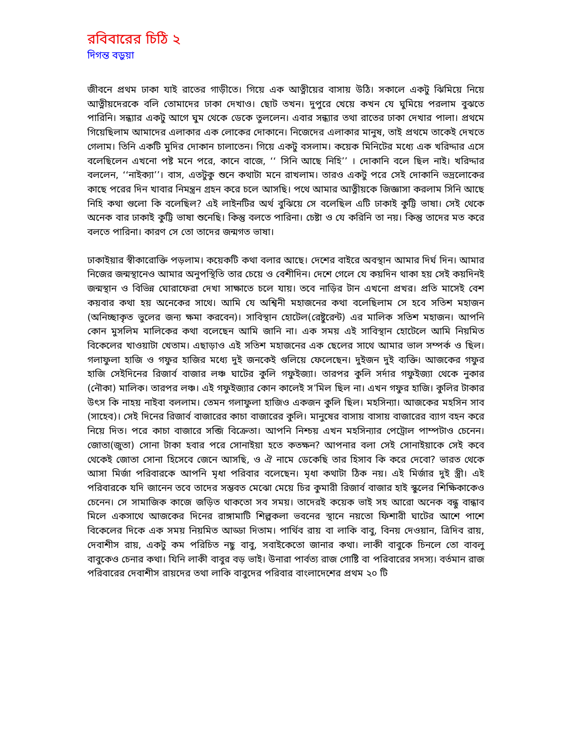রবিবারের চিঠি ২
দিগন্ত বড়ুয়া
জীবনে প্রথম ঢাকা যাই রাতের গাড়ীতে। গিয়ে এক আত্নীয়ের বাসায় উঠি। সকালে একটু ঝিমিয়ে নিয়ে আত্নীয়দেরকে বলি তোমাদের ঢাকা দেখাও। ছোট তখন। দুপুরে খেয়ে কখন যে ঘুমিয়ে পরলাম বুঝতে পারিনি। সন্ধ্যার একটু আগে ঘুম থেকে ডেকে তুললেন। এবার সন্ধ্যার তথা রাতের ঢাকা দেখার পালা। প্রথমে গিয়েছিলাম আমাদের এলাকার এক লোকের দোকানে। নিজেদের এলাকার মানুষ, তাই প্রথমে তাকেই দেখতে গেলাম। তিনি একটি মুদির দোকান চালাতেন। গিয়ে একটু বসলাম। কয়েক মিনিটের মধ্যে এক খরিদ্দার এসে বলেছিলেন এখনো পষ্ট মনে পরে, কানে বাজে, ‘‘ সিনি আছে নিহি’’ । দোকানি বলে ছিল নাই। খরিদ্দার বললেন, ‘‘নাইক্যা’’। বাস, এতটুকু শুনে কথাটা মনে রাখলাম। তারও একটু পরে সেই দোকানি ভদ্রলোকের কাছে পরের দিন খাবার নিমন্ত্রন গ্রহন করে চলে আসছি। পথে আমার আত্নীয়কে জিজ্ঞাসা করলাম সিনি আছে নিহি কথা গুলো কি বলেছিল? এই লাইনটির অর্থ বুঝিয়ে সে বলেছিল এটি ঢাকাই কুট্টি ভাষা। সেই থেকে অনেক বার ঢাকাই কুট্টি ভাষা শুনেছি। কিন্তু বলতে পারিনা। চেষ্টা ও যে করিনি তা নয়। কিন্তু তাদের মত করে বলতে পারিনা। কারণ সে তো তাদের জন্মগত ভাষা।
ঢাকাইয়ার স্বীকারোক্তি পড়লাম। কয়েকটি কথা বলার আছে। দেশের বাইরে অবস্থান আমার দির্ঘ দিন। আমার নিজের জন্মস্থানেও আমার অনুপস্থিতি তার চেয়ে ও বেশীদিন। দেশে গেলে যে কয়দিন থাকা হয় সেই কয়দিনই জন্মস্থান ও বিভিন্ন ঘোরাফেরা দেখা সাক্ষাতে চলে যায়। তবে নাড়ির টান এখনো প্রখর। প্রতি মাসেই বেশ কয়বার কথা হয় অনেকের সাথে। আমি যে অশ্বিনী মহাজনের কথা বলেছিলাম সে হবে সতিশ মহাজন (অনিচ্ছাকৃত ভুলের জন্য ক্ষমা করবেন)। সাবিস্থান হোটেল(রেষ্টুরেন্ট) এর মালিক সতিশ মহাজন। আপনি কোন মুসলিম মালিকের কথা বলেছেন আমি জানি না। এক সময় এই সাবিস্থান হোটেলে আমি নিয়মিত বিকেলের খাওয়াটা খেতাম। এছাড়াও এই সতিশ মহাজনের এক ছেলের সাথে আমার ভাল সম্পর্ক ও ছিল। গলাফুলা হাজি ও গফুর হাজির মধ্যে দুই জনকেই গুলিয়ে ফেলেছেন। দুইজন দুই ব্যক্তি। আজকের গফুর হাজি সেইদিনের রিজার্ব বাজার লঞ্চ ঘাটের কুলি গফুইজ্যা। তারপর কুলি সর্দার গফুইজ্যা থেকে নুকার (নৌকা) মালিক। তারপর লঞ্চ। এই গফুইজ্যার কোন কালেই স’মিল ছিল না। এখন গফুর হাজি। কুলির টাকার উৎস কি নাহয় নাইবা বললাম। তেমন গলাফুলা হাজিও একজন কুলি ছিল। মহসিন্যা। আজকের মহসিন সাব (সাহেব)। সেই দিনের রিজার্ব বাজারের কাচা বাজারের কুলি। মানুষের বাসায় বাসায় বাজারের ব্যাগ বহন করে নিয়ে দিত। পরে কাচা বাজারে সব্জি বিক্রেতা। আপনি নিশ্চয় এখন মহসিন্যার পেট্রোল পাম্পটাও চেনেন। জোতা(জুতা) সোনা টাকা হবার পরে সোনাইয়া হতে কতক্ষন? আপনার বলা সেই সোনাইয়াকে সেই কবে থেকেই জোতা সোনা হিসেবে জেনে আসছি, ও ঐ নামে ডেকেছি তার হিসাব কি করে দেবো? ভারত থেকে আসা মির্জা পরিবারকে আপনি মৃধা পরিবার বলেছেন। মৃধা কথাটা ঠিক নয়। এই মির্জার দুই স্ত্রী। এই পরিবারকে যদি জানেন তবে তাদের সম্ভবত মেঝো মেয়ে চির কুমারী রিজার্ব বাজার হাই স্কুলের শিক্ষিকাকেও চেনেন। সে সামাজিক কাজে জড়িত থাকতো সব সময়। তাদেরই কয়েক ভাই সহ আরো অনেক বন্ধু বান্ধাব মিলে একসাথে আজকের দিনের রাঙ্গামাটি শিল্পকলা ভবনের স্থানে নয়তো ফিশারী ঘাটের আশে পাশে বিকেলের দিকে এক সময় নিয়মিত আড্ডা দিতাম। পার্থিব রায় বা লাকি বাবু, বিনয় দেওয়ান, ত্রিদিব রায়, দেবাশীস রায়, একটু কম পরিচিত নছু বাবু, সবাইকেতো জানার কথা। লাকী বাবুকে চিনলে তো বাবলু বাবুকেও চেনার কথা। যিনি লাকী বাবুর বড় ভাই। উনারা পার্বত্য রাজ গোষ্টি বা পরিবারের সদস্য। বর্তমান রাজ পরিবারের দেবাশীস রায়দের তথা লাকি বাবুদের পরিবার বাংলাদেশের প্রথম ২০ টি